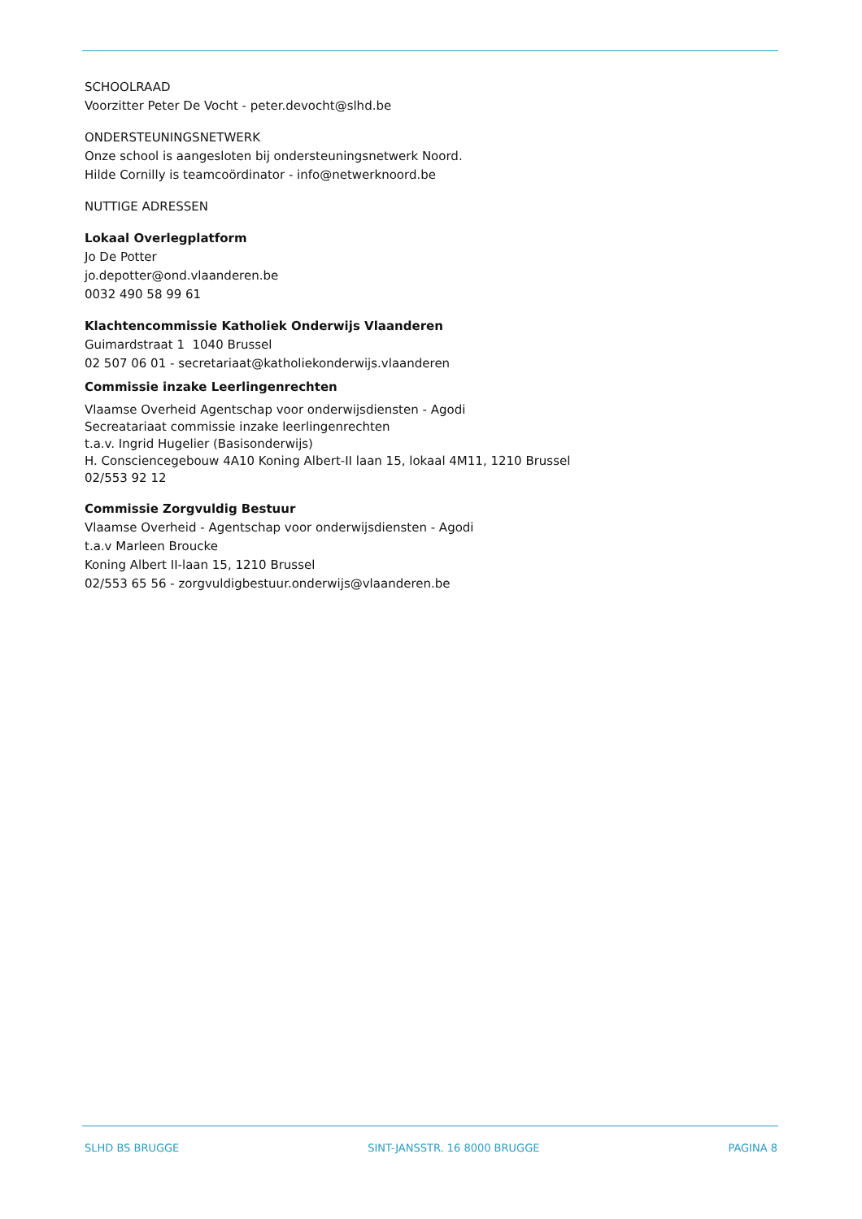SCHOOLRAAD
Voorzitter Peter De Vocht - peter.devocht@slhd.be
ONDERSTEUNINGSNETWERK
Onze school is aangesloten bij ondersteuningsnetwerk Noord.
Hilde Cornilly is teamcoördinator - info@netwerknoord.be
NUTTIGE ADRESSEN
Lokaal Overlegplatform
Jo De Potter
jo.depotter@ond.vlaanderen.be
0032 490 58 99 61
Klachtencommissie Katholiek Onderwijs Vlaanderen
Guimardstraat 1 1040 Brussel
02 507 06 01 - secretariaat@katholiekonderwijs.vlaanderen
Commissie inzake Leerlingenrechten
Vlaamse Overheid Agentschap voor onderwijsdiensten - Agodi
Secreatariaat commissie inzake leerlingenrechten
t.a.v. Ingrid Hugelier (Basisonderwijs)
H. Consciencegebouw 4A10 Koning Albert-II laan 15, lokaal 4M11, 1210 Brussel
02/553 92 12
Commissie Zorgvuldig Bestuur
Vlaamse Overheid - Agentschap voor onderwijsdiensten - Agodi
t.a.v Marleen Broucke
Koning Albert II-laan 15, 1210 Brussel
02/553 65 56 - zorgvuldigbestuur.onderwijs@vlaanderen.be
SLHD BS BRUGGE SINT-JANSSTR. 16 8000 BRUGGE PAGINA 8